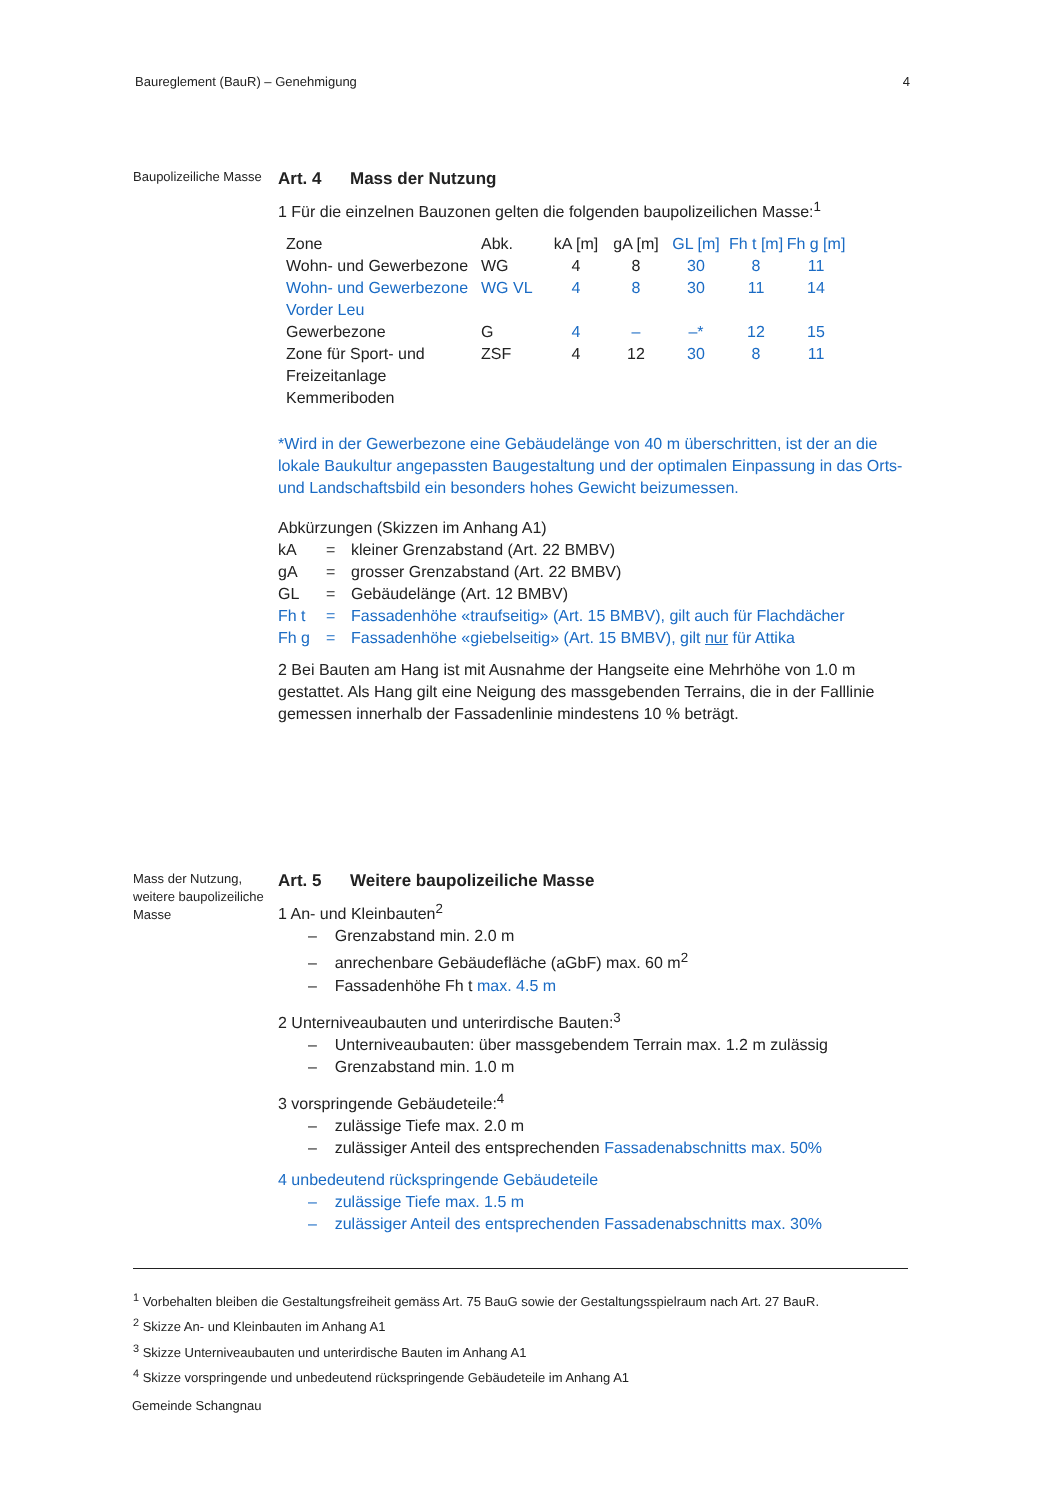Baureglement (BauR) – Genehmigung 4
Baupolizeiliche Masse
Art. 4 Mass der Nutzung
1 Für die einzelnen Bauzonen gelten die folgenden baupolizeilichen Masse:<sup>1</sup>
| Zone | Abk. | kA [m] | gA [m] | GL [m] | Fh t [m] | Fh g [m] |
| --- | --- | --- | --- | --- | --- | --- |
| Wohn- und Gewerbezone | WG | 4 | 8 | 30 | 8 | 11 |
| Wohn- und Gewerbezone Vorder Leu | WG VL | 4 | 8 | 30 | 11 | 14 |
| Gewerbezone | G | 4 | – | –* | 12 | 15 |
| Zone für Sport- und Freizeitanlage Kemmeriboden | ZSF | 4 | 12 | 30 | 8 | 11 |
*Wird in der Gewerbezone eine Gebäudelänge von 40 m überschritten, ist der an die lokale Baukultur angepassten Baugestaltung und der optimalen Einpassung in das Orts- und Landschaftsbild ein besonders hohes Gewicht beizumessen.
Abkürzungen (Skizzen im Anhang A1)
| kA | = | kleiner Grenzabstand (Art. 22 BMBV) |
| gA | = | grosser Grenzabstand (Art. 22 BMBV) |
| GL | = | Gebäudelänge (Art. 12 BMBV) |
| Fh t | = | Fassadenhöhe «traufseitig» (Art. 15 BMBV), gilt auch für Flachdächer |
| Fh g | = | Fassadenhöhe «giebelseitig» (Art. 15 BMBV), gilt nur für Attika |
2 Bei Bauten am Hang ist mit Ausnahme der Hangseite eine Mehrhöhe von 1.0 m gestattet. Als Hang gilt eine Neigung des massgebenden Terrains, die in der Falllinie gemessen innerhalb der Fassadenlinie mindestens 10 % beträgt.
Mass der Nutzung, weitere baupolizeiliche Masse
Art. 5 Weitere baupolizeiliche Masse
1 An- und Kleinbauten<sup>2</sup>
– Grenzabstand min. 2.0 m
– anrechenbare Gebäudefläche (aGbF) max. 60 m<sup>2</sup>
– Fassadenhöhe Fh t max. 4.5 m
2 Unterniveaubauten und unterirdische Bauten:<sup>3</sup>
– Unterniveaubauten: über massgebendem Terrain max. 1.2 m zulässig
– Grenzabstand min. 1.0 m
3 vorspringende Gebäudeteile:<sup>4</sup>
– zulässige Tiefe max. 2.0 m
– zulässiger Anteil des entsprechenden Fassadenabschnitts max. 50%
4 unbedeutend rückspringende Gebäudeteile
– zulässige Tiefe max. 1.5 m
– zulässiger Anteil des entsprechenden Fassadenabschnitts max. 30%
<sup>1</sup> Vorbehalten bleiben die Gestaltungsfreiheit gemäss Art. 75 BauG sowie der Gestaltungsspielraum nach Art. 27 BauR.
<sup>2</sup> Skizze An- und Kleinbauten im Anhang A1
<sup>3</sup> Skizze Unterniveaubauten und unterirdische Bauten im Anhang A1
<sup>4</sup> Skizze vorspringende und unbedeutend rückspringende Gebäudeteile im Anhang A1
Gemeinde Schangnau